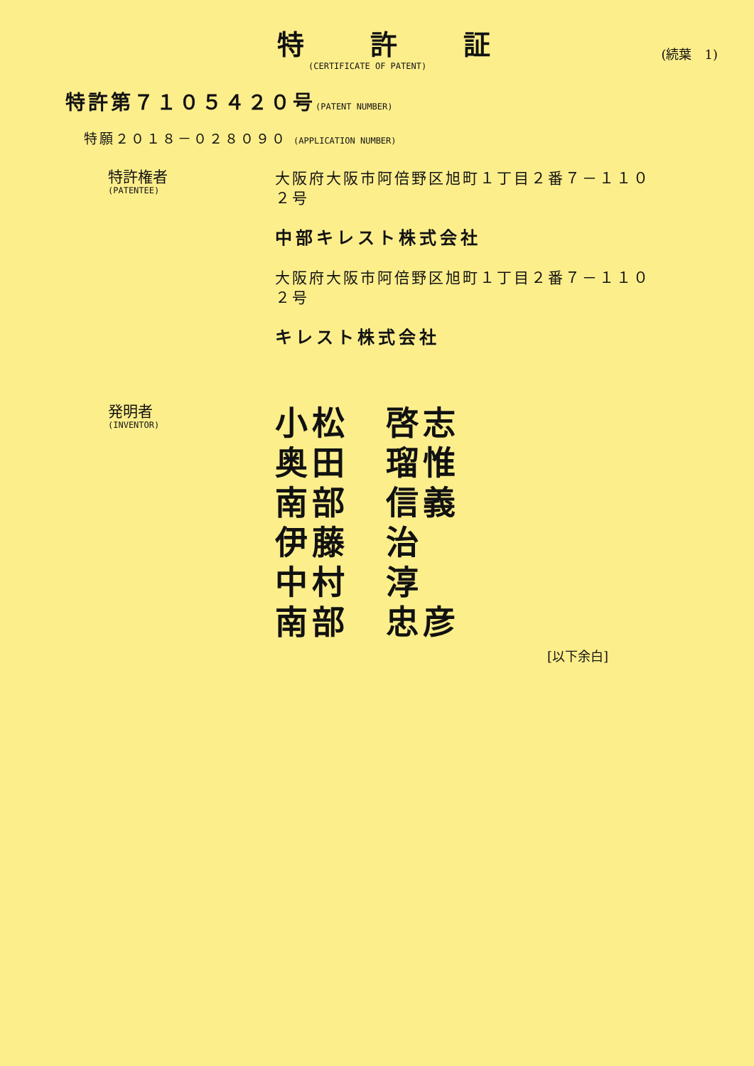特 許 証
(CERTIFICATE OF PATENT)
(続葉　1)
特許第７１０５４２０号(PATENT NUMBER)
特願２０１８－０２８０９０ (APPLICATION NUMBER)
特許権者
(PATENTEE)
大阪府大阪市阿倍野区旭町１丁目２番７－１１０２号
中部キレスト株式会社
大阪府大阪市阿倍野区旭町１丁目２番７－１１０２号
キレスト株式会社
発明者
(INVENTOR)
小松　啓志
奥田　瑠惟
南部　信義
伊藤　治
中村　淳
南部　忠彦
[以下余白]